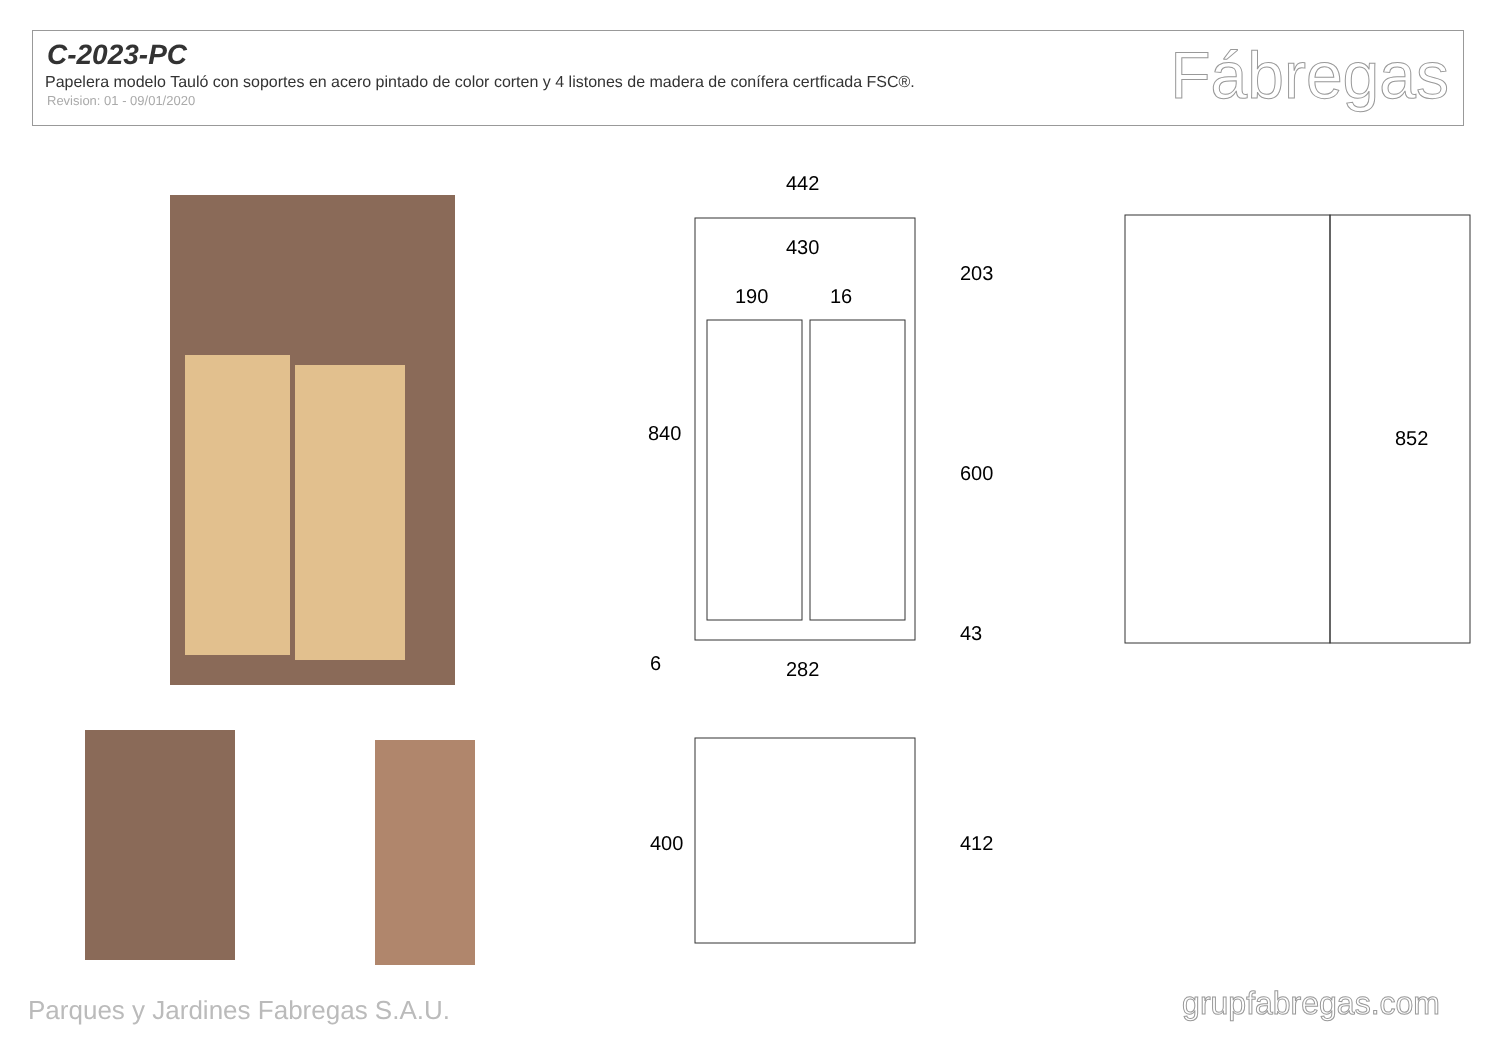C-2023-PC
Papelera modelo Tauló con soportes en acero pintado de color corten y 4 listones de madera de conífera certficada FSC®.
Revision: 01 - 09/01/2020
Fábregas
442
430
190
16
282
840
203
600
43
6
852
400
412
Parques y Jardines Fabregas S.A.U.
grupfabregas.com